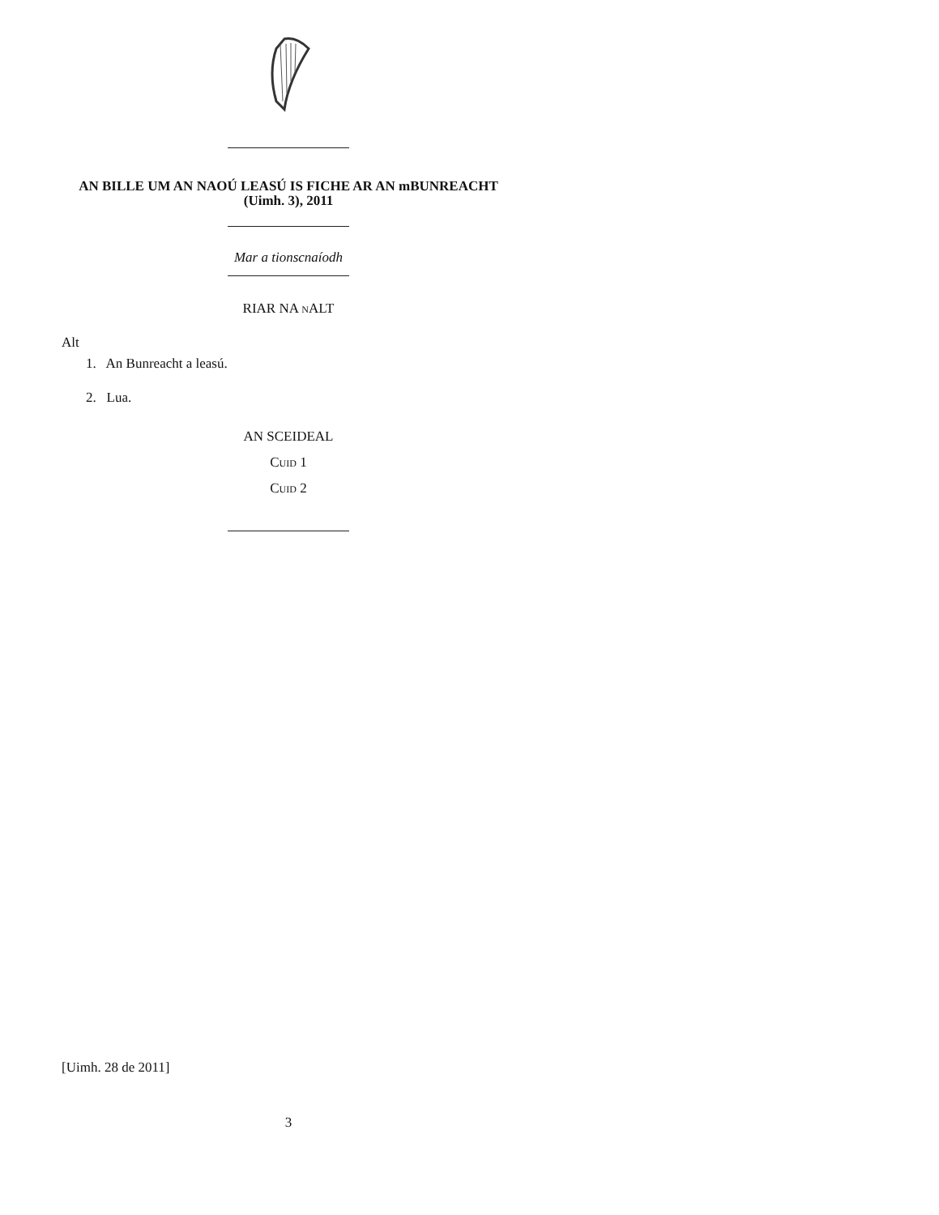AN BILLE UM AN NAOÚ LEASÚ IS FICHE AR AN mBUNREACHT (Uimh. 3), 2011
Mar a tionscnaíodh
RIAR NA n ALT
Alt
1. An Bunreacht a leasú.
2. Lua.
AN SCEIDEAL
Cuid 1
Cuid 2
[Uimh. 28 de 2011]
3